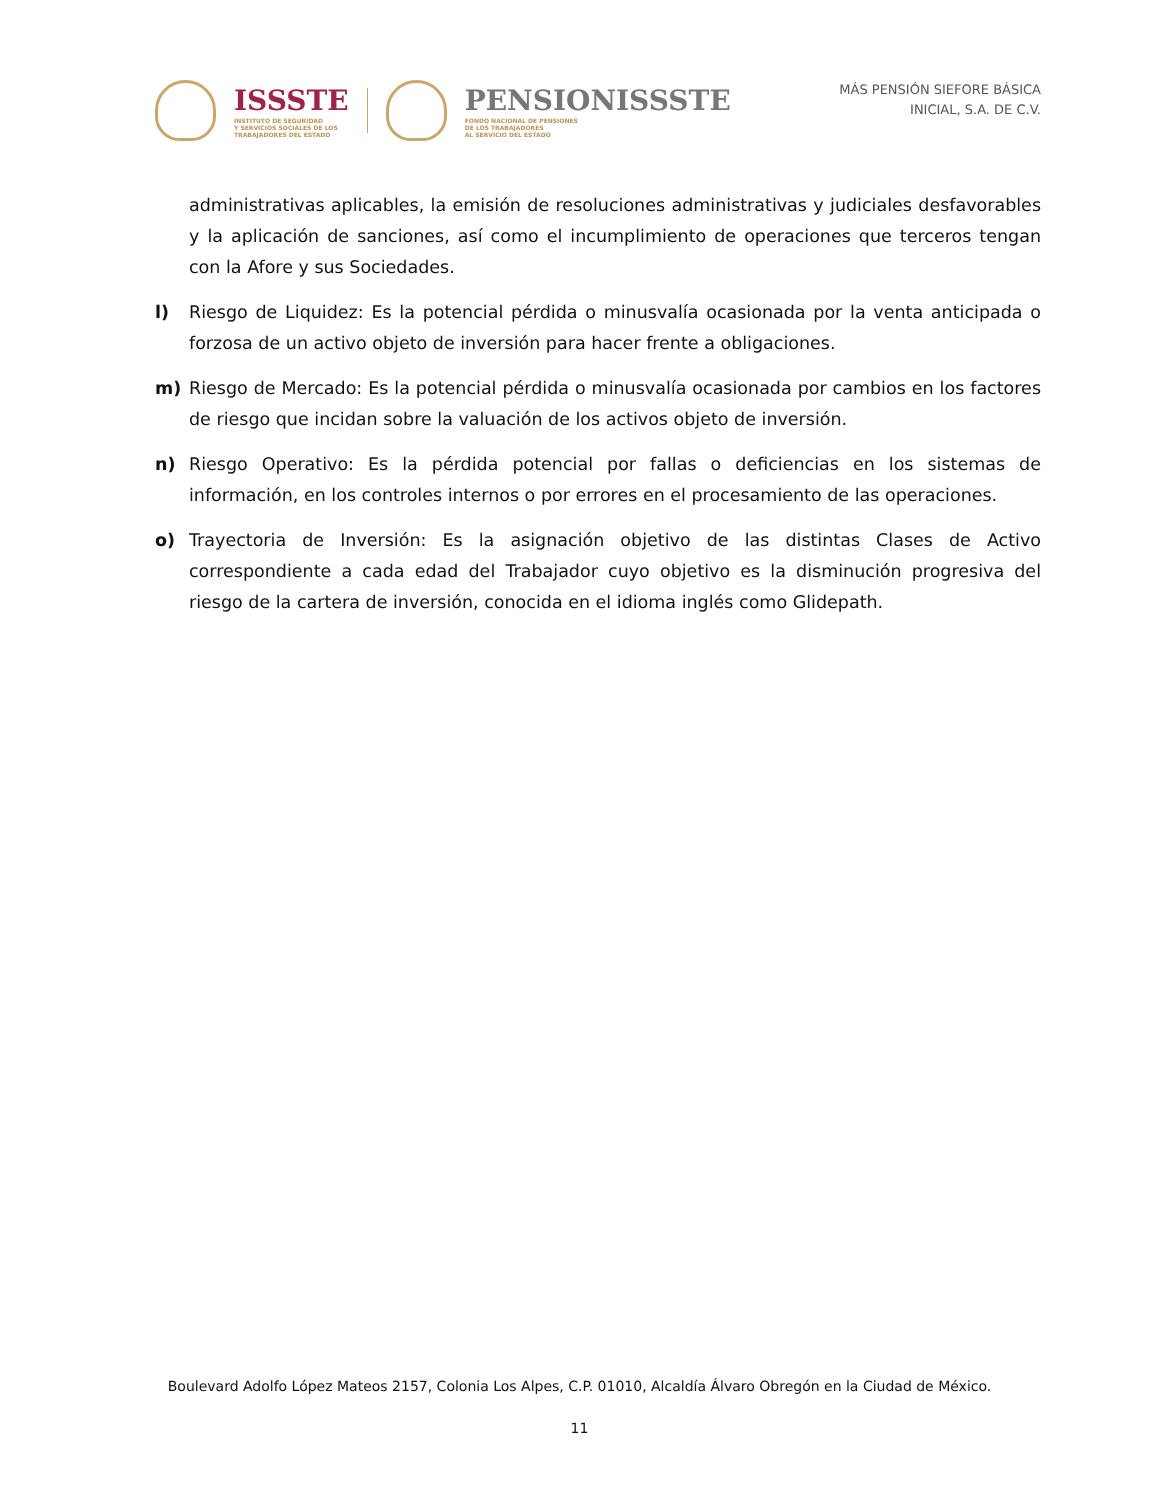ISSSTE
INSTITUTO DE SEGURIDAD
Y SERVICIOS SOCIALES DE LOS
TRABAJADORES DEL ESTADO
PENSIONISSSTE
FONDO NACIONAL DE PENSIONES
DE LOS TRABAJADORES
AL SERVICIO DEL ESTADO
MÁS PENSIÓN SIEFORE BÁSICA
INICIAL, S.A. DE C.V.
administrativas aplicables, la emisión de resoluciones administrativas y judiciales desfavorables y la aplicación de sanciones, así como el incumplimiento de operaciones que terceros tengan con la Afore y sus Sociedades.
l) Riesgo de Liquidez: Es la potencial pérdida o minusvalía ocasionada por la venta anticipada o forzosa de un activo objeto de inversión para hacer frente a obligaciones.
m) Riesgo de Mercado: Es la potencial pérdida o minusvalía ocasionada por cambios en los factores de riesgo que incidan sobre la valuación de los activos objeto de inversión.
n) Riesgo Operativo: Es la pérdida potencial por fallas o deficiencias en los sistemas de información, en los controles internos o por errores en el procesamiento de las operaciones.
o) Trayectoria de Inversión: Es la asignación objetivo de las distintas Clases de Activo correspondiente a cada edad del Trabajador cuyo objetivo es la disminución progresiva del riesgo de la cartera de inversión, conocida en el idioma inglés como Glidepath.
Boulevard Adolfo López Mateos 2157, Colonia Los Alpes, C.P. 01010, Alcaldía Álvaro Obregón en la Ciudad de México.
11